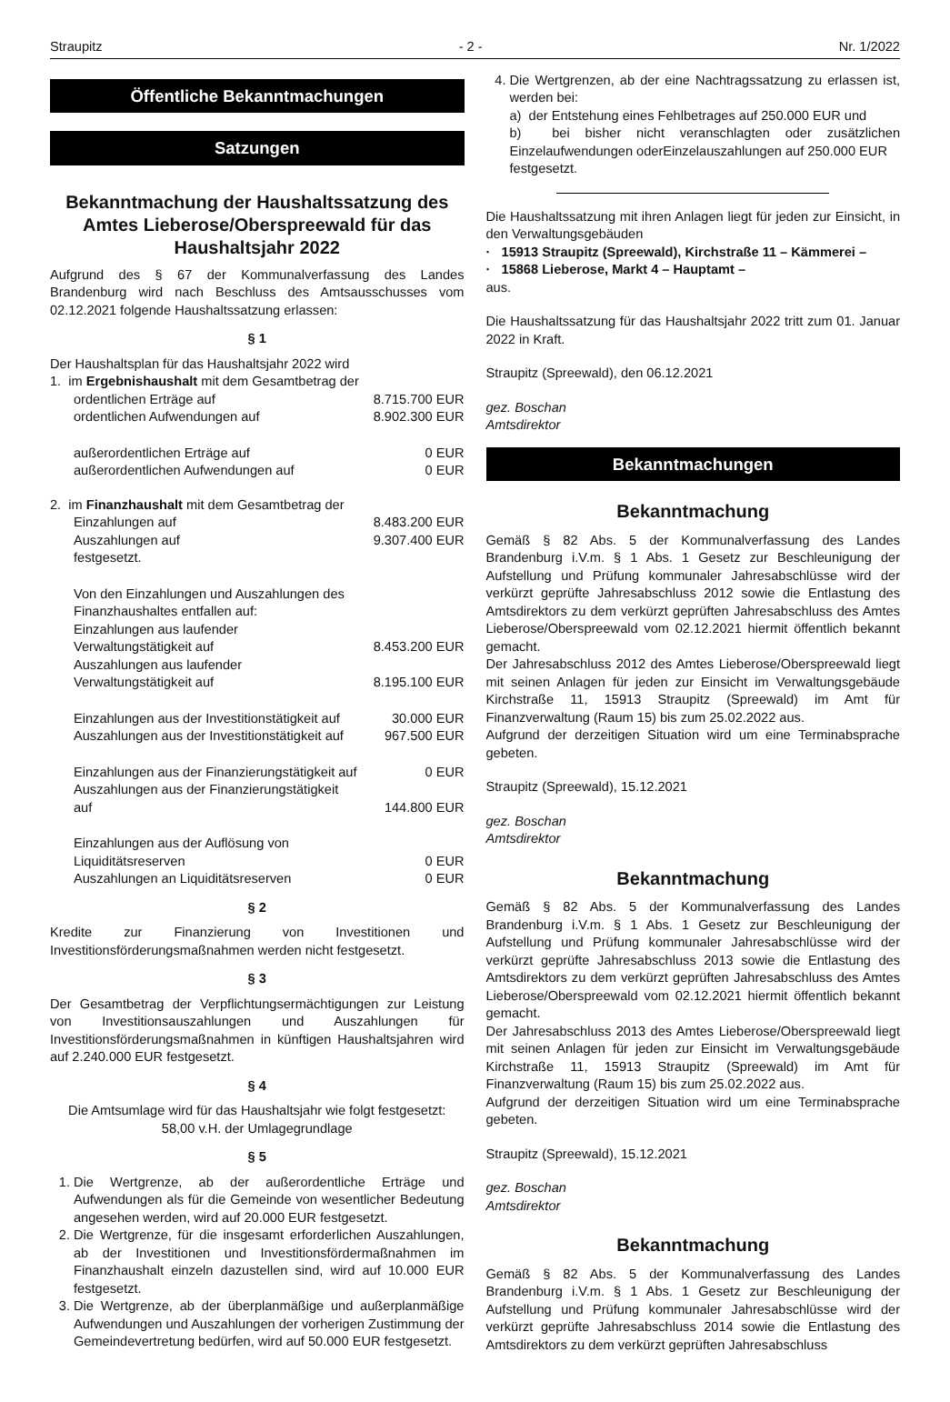Straupitz - 2 - Nr. 1/2022
Öffentliche Bekanntmachungen
Satzungen
Bekanntmachung der Haushaltssatzung des Amtes Lieberose/Oberspreewald für das Haushaltsjahr 2022
Aufgrund des § 67 der Kommunalverfassung des Landes Brandenburg wird nach Beschluss des Amtsausschusses vom 02.12.2021 folgende Haushaltssatzung erlassen:
§ 1
Der Haushaltsplan für das Haushaltsjahr 2022 wird
1. im Ergebnishaushalt mit dem Gesamtbetrag der
| ordentlichen Erträge auf | 8.715.700 EUR |
| ordentlichen Aufwendungen auf | 8.902.300 EUR |
| außerordentlichen Erträge auf | 0 EUR |
| außerordentlichen Aufwendungen auf | 0 EUR |
2. im Finanzhaushalt mit dem Gesamtbetrag der
| Einzahlungen auf | 8.483.200 EUR |
| Auszahlungen auf | 9.307.400 EUR |
| festgesetzt. | |
| Von den Einzahlungen und Auszahlungen des Finanzhaushaltes entfallen auf: Einzahlungen aus laufender Verwaltungstätigkeit auf | 8.453.200 EUR |
| Auszahlungen aus laufender Verwaltungstätigkeit auf | 8.195.100 EUR |
| Einzahlungen aus der Investitionstätigkeit auf | 30.000 EUR |
| Auszahlungen aus der Investitionstätigkeit auf | 967.500 EUR |
| Einzahlungen aus der Finanzierungstätigkeit auf | 0 EUR |
| Auszahlungen aus der Finanzierungstätigkeit auf | 144.800 EUR |
| Einzahlungen aus der Auflösung von Liquiditätsreserven | 0 EUR |
| Auszahlungen an Liquiditätsreserven | 0 EUR |
§ 2
Kredite zur Finanzierung von Investitionen und Investitionsförderungsmaßnahmen werden nicht festgesetzt.
§ 3
Der Gesamtbetrag der Verpflichtungsermächtigungen zur Leistung von Investitionsauszahlungen und Auszahlungen für Investitionsförderungsmaßnahmen in künftigen Haushaltsjahren wird auf 2.240.000 EUR festgesetzt.
§ 4
Die Amtsumlage wird für das Haushaltsjahr wie folgt festgesetzt:
58,00 v.H. der Umlagegrundlage
§ 5
1. Die Wertgrenze, ab der außerordentliche Erträge und Aufwendungen als für die Gemeinde von wesentlicher Bedeutung angesehen werden, wird auf 20.000 EUR festgesetzt.
2. Die Wertgrenze, für die insgesamt erforderlichen Auszahlungen, ab der Investitionen und Investitionsfördermaßnahmen im Finanzhaushalt einzeln dazustellen sind, wird auf 10.000 EUR festgesetzt.
3. Die Wertgrenze, ab der überplanmäßige und außerplanmäßige Aufwendungen und Auszahlungen der vorherigen Zustimmung der Gemeindevertretung bedürfen, wird auf 50.000 EUR festgesetzt.
4. Die Wertgrenzen, ab der eine Nachtragssatzung zu erlassen ist, werden bei:
a) der Entstehung eines Fehlbetrages auf 250.000 EUR und
b) bei bisher nicht veranschlagten oder zusätzlichen Einzelaufwendungen oderEinzelauszahlungen auf 250.000 EUR
festgesetzt.
Die Haushaltssatzung mit ihren Anlagen liegt für jeden zur Einsicht, in den Verwaltungsgebäuden
· 15913 Straupitz (Spreewald), Kirchstraße 11 – Kämmerei –
· 15868 Lieberose, Markt 4 – Hauptamt –
aus.
Die Haushaltssatzung für das Haushaltsjahr 2022 tritt zum 01. Januar 2022 in Kraft.
Straupitz (Spreewald), den 06.12.2021
gez. Boschan
Amtsdirektor
Bekanntmachungen
Bekanntmachung
Gemäß § 82 Abs. 5 der Kommunalverfassung des Landes Brandenburg i.V.m. § 1 Abs. 1 Gesetz zur Beschleunigung der Aufstellung und Prüfung kommunaler Jahresabschlüsse wird der verkürzt geprüfte Jahresabschluss 2012 sowie die Entlastung des Amtsdirektors zu dem verkürzt geprüften Jahresabschluss des Amtes Lieberose/Oberspreewald vom 02.12.2021 hiermit öffentlich bekannt gemacht.
Der Jahresabschluss 2012 des Amtes Lieberose/Oberspreewald liegt mit seinen Anlagen für jeden zur Einsicht im Verwaltungsgebäude Kirchstraße 11, 15913 Straupitz (Spreewald) im Amt für Finanzverwaltung (Raum 15) bis zum 25.02.2022 aus.
Aufgrund der derzeitigen Situation wird um eine Terminabsprache gebeten.
Straupitz (Spreewald), 15.12.2021
gez. Boschan
Amtsdirektor
Bekanntmachung
Gemäß § 82 Abs. 5 der Kommunalverfassung des Landes Brandenburg i.V.m. § 1 Abs. 1 Gesetz zur Beschleunigung der Aufstellung und Prüfung kommunaler Jahresabschlüsse wird der verkürzt geprüfte Jahresabschluss 2013 sowie die Entlastung des Amtsdirektors zu dem verkürzt geprüften Jahresabschluss des Amtes Lieberose/Oberspreewald vom 02.12.2021 hiermit öffentlich bekannt gemacht.
Der Jahresabschluss 2013 des Amtes Lieberose/Oberspreewald liegt mit seinen Anlagen für jeden zur Einsicht im Verwaltungsgebäude Kirchstraße 11, 15913 Straupitz (Spreewald) im Amt für Finanzverwaltung (Raum 15) bis zum 25.02.2022 aus.
Aufgrund der derzeitigen Situation wird um eine Terminabsprache gebeten.
Straupitz (Spreewald), 15.12.2021
gez. Boschan
Amtsdirektor
Bekanntmachung
Gemäß § 82 Abs. 5 der Kommunalverfassung des Landes Brandenburg i.V.m. § 1 Abs. 1 Gesetz zur Beschleunigung der Aufstellung und Prüfung kommunaler Jahresabschlüsse wird der verkürzt geprüfte Jahresabschluss 2014 sowie die Entlastung des Amtsdirektors zu dem verkürzt geprüften Jahresabschluss